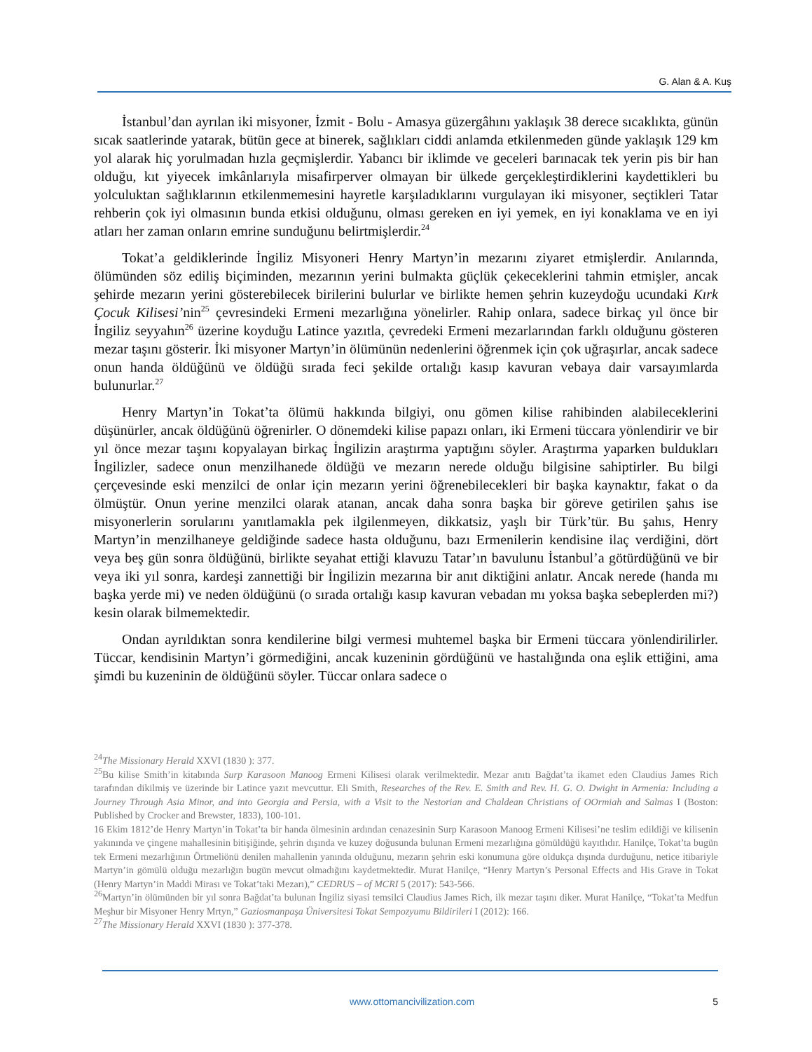G. Alan & A. Kuş
İstanbul’dan ayrılan iki misyoner, İzmit - Bolu - Amasya güzergâhını yaklaşık 38 derece sıcaklıkta, günün sıcak saatlerinde yatarak, bütün gece at binerek, sağlıkları ciddi anlamda etkilenmeden günde yaklaşık 129 km yol alarak hiç yorulmadan hızla geçmişlerdir. Yabancı bir iklimde ve geceleri barınacak tek yerin pis bir han olduğu, kıt yiyecek imkânlarıyla misafirperver olmayan bir ülkede gerçekleştirdiklerini kaydettikleri bu yolculuktan sağlıklarının etkilenmemesini hayretle karşıladıklarını vurgulayan iki misyoner, seçtikleri Tatar rehberin çok iyi olmasının bunda etkisi olduğunu, olması gereken en iyi yemek, en iyi konaklama ve en iyi atları her zaman onların emrine sunduğunu belirtmişlerdir.<sup>24</sup>
Tokat’a geldiklerinde İngiliz Misyoneri Henry Martyn’in mezarını ziyaret etmişlerdir. Anılarında, ölümünden söz ediliş biçiminden, mezarının yerini bulmakta güçlük çekeceklerini tahmin etmişler, ancak şehirde mezarın yerini gösterebilecek birilerini bulurlar ve birlikte hemen şehrin kuzeydoğu ucundaki Kırk Çocuk Kilisesi’nin<sup>25</sup> çevresindeki Ermeni mezarlığına yönelirler. Rahip onlara, sadece birkaç yıl önce bir İngiliz seyyahın<sup>26</sup> üzerine koyduğu Latince yazıtla, çevredeki Ermeni mezarlarından farklı olduğunu gösteren mezar taşını gösterir. İki misyoner Martyn’in ölümünün nedenlerini öğrenmek için çok uğraşırlar, ancak sadece onun handa öldüğünü ve öldüğü sırada feci şekilde ortalığı kasıp kavuran vebaya dair varsayımlarda bulunurlar.<sup>27</sup>
Henry Martyn’in Tokat’ta ölümü hakkında bilgiyi, onu gömen kilise rahibinden alabileceklerini düşünürler, ancak öldüğünü öğrenirler. O dönemdeki kilise papazı onları, iki Ermeni tüccara yönlendirir ve bir yıl önce mezar taşını kopyalayan birkaç İngilizin araştırma yaptığını söyler. Araştırma yaparken buldukları İngilizler, sadece onun menzilhanede öldüğü ve mezarın nerede olduğu bilgisine sahiptirler. Bu bilgi çerçevesinde eski menzilci de onlar için mezarın yerini öğrenebilecekleri bir başka kaynaktır, fakat o da ölmüştür. Onun yerine menzilci olarak atanan, ancak daha sonra başka bir göreve getirilen şahıs ise misyonerlerin sorularını yanıtlamakla pek ilgilenmeyen, dikkatsiz, yaşlı bir Türk’tür. Bu şahıs, Henry Martyn’in menzilhaneye geldiğinde sadece hasta olduğunu, bazı Ermenilerin kendisine ilaç verdiğini, dört veya beş gün sonra öldüğünü, birlikte seyahat ettiği klavuzu Tatar’ın bavulunu İstanbul’a götürdüğünü ve bir veya iki yıl sonra, kardeşi zannettiği bir İngilizin mezarına bir anıt diktiğini anlatır. Ancak nerede (handa mı başka yerde mi) ve neden öldüğünü (o sırada ortalığı kasıp kavuran vebadan mı yoksa başka sebeplerden mi?) kesin olarak bilmemektedir.
Ondan ayrıldıktan sonra kendilerine bilgi vermesi muhtemel başka bir Ermeni tüccara yönlendirilirler. Tüccar, kendisinin Martyn’i görmediğini, ancak kuzeninin gördüğünü ve hastalığında ona eşlik ettiğini, ama şimdi bu kuzeninin de öldüğünü söyler. Tüccar onlara sadece o
<sup>24</sup> The Missionary Herald XXVI (1830 ): 377.
<sup>25</sup> Bu kilise Smith’in kitabında Surp Karasoon Manoog Ermeni Kilisesi olarak verilmektedir. Mezar anıtı Bağdat’ta ikamet eden Claudius James Rich tarafından dikilmiş ve üzerinde bir Latince yazıt mevcuttur. Eli Smith, Researches of the Rev. E. Smith and Rev. H. G. O. Dwight in Armenia: Including a Journey Through Asia Minor, and into Georgia and Persia, with a Visit to the Nestorian and Chaldean Christians of OOrmiah and Salmas I (Boston: Published by Crocker and Brewster, 1833), 100-101.
16 Ekim 1812’de Henry Martyn’in Tokat’ta bir handa ölmesinin ardından cenazesinin Surp Karasoon Manoog Ermeni Kilisesi’ne teslim edildiği ve kilisenin yakınında ve çingene mahallesinin bitişiğinde, şehrin dışında ve kuzey doğusunda bulunan Ermeni mezarlığına gömüldüğü kayıtlıdır. Hanilçe, Tokat’ta bugün tek Ermeni mezarlığının Örtmeliönü denilen mahallenin yanında olduğunu, mezarın şehrin eski konumuna göre oldukça dışında durduğunu, netice itibariyle Martyn’in gömülü olduğu mezarlığın bugün mevcut olmadığını kaydetmektedir. Murat Hanilçe, “Henry Martyn’s Personal Effects and His Grave in Tokat (Henry Martyn’in Maddi Mirası ve Tokat’taki Mezarı),” CEDRUS – of MCRI 5 (2017): 543-566.
<sup>26</sup> Martyn’in ölümünden bir yıl sonra Bağdat’ta bulunan İngiliz siyasi temsilci Claudius James Rich, ilk mezar taşını diker. Murat Hanilçe, “Tokat’ta Medfun Meşhur bir Misyoner Henry Mrtyn,” Gaziosmanpaşa Üniversitesi Tokat Sempozyumu Bildirileri I (2012): 166.
<sup>27</sup> The Missionary Herald XXVI (1830 ): 377-378.
www.ottomancivilization.com 5